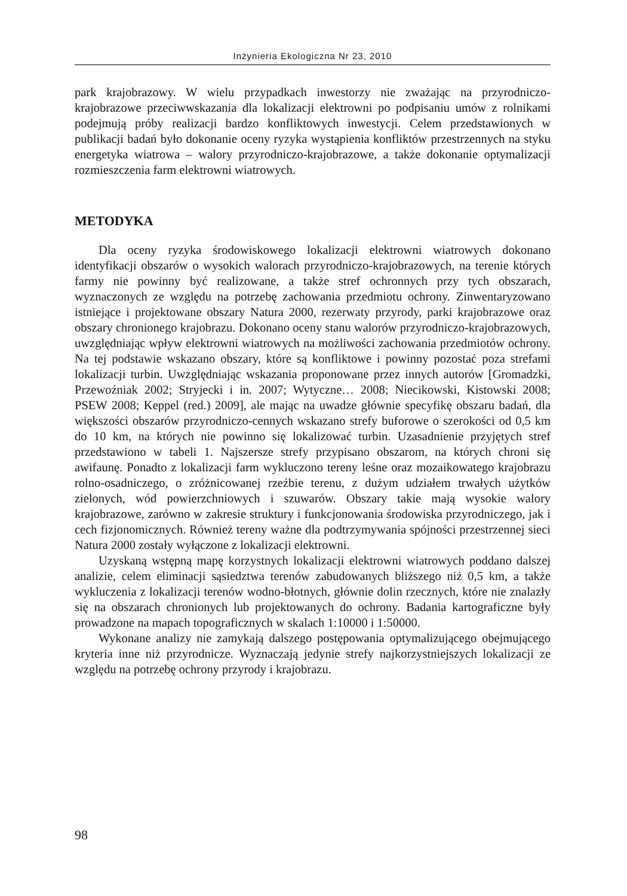Inżynieria Ekologiczna Nr 23, 2010
park krajobrazowy. W wielu przypadkach inwestorzy nie zważając na przyrodniczo-krajobrazowe przeciwwskazania dla lokalizacji elektrowni po podpisaniu umów z rolnikami podejmują próby realizacji bardzo konfliktowych inwestycji. Celem przedstawionych w publikacji badań było dokonanie oceny ryzyka wystąpienia konfliktów przestrzennych na styku energetyka wiatrowa – walory przyrodniczo-krajobrazowe, a także dokonanie optymalizacji rozmieszczenia farm elektrowni wiatrowych.
METODYKA
Dla oceny ryzyka środowiskowego lokalizacji elektrowni wiatrowych dokonano identyfikacji obszarów o wysokich walorach przyrodniczo-krajobrazowych, na terenie których farmy nie powinny być realizowane, a także stref ochronnych przy tych obszarach, wyznaczonych ze względu na potrzebę zachowania przedmiotu ochrony. Zinwentaryzowano istniejące i projektowane obszary Natura 2000, rezerwaty przyrody, parki krajobrazowe oraz obszary chronionego krajobrazu. Dokonano oceny stanu walorów przyrodniczo-krajobrazowych, uwzględniając wpływ elektrowni wiatrowych na możliwości zachowania przedmiotów ochrony. Na tej podstawie wskazano obszary, które są konfliktowe i powinny pozostać poza strefami lokalizacji turbin. Uwzględniając wskazania proponowane przez innych autorów [Gromadzki, Przewoźniak 2002; Stryjecki i in. 2007; Wytyczne… 2008; Niecikowski, Kistowski 2008; PSEW 2008; Keppel (red.) 2009], ale mając na uwadze głównie specyfikę obszaru badań, dla większości obszarów przyrodniczo-cennych wskazano strefy buforowe o szerokości od 0,5 km do 10 km, na których nie powinno się lokalizować turbin. Uzasadnienie przyjętych stref przedstawiono w tabeli 1. Najszersze strefy przypisano obszarom, na których chroni się awifaunę. Ponadto z lokalizacji farm wykluczono tereny leśne oraz mozaikowatego krajobrazu rolno-osadniczego, o zróżnicowanej rzeźbie terenu, z dużym udziałem trwałych użytków zielonych, wód powierzchniowych i szuwarów. Obszary takie mają wysokie walory krajobrazowe, zarówno w zakresie struktury i funkcjonowania środowiska przyrodniczego, jak i cech fizjonomicznych. Również tereny ważne dla podtrzymywania spójności przestrzennej sieci Natura 2000 zostały wyłączone z lokalizacji elektrowni.
Uzyskaną wstępną mapę korzystnych lokalizacji elektrowni wiatrowych poddano dalszej analizie, celem eliminacji sąsiedztwa terenów zabudowanych bliższego niż 0,5 km, a także wykluczenia z lokalizacji terenów wodno-błotnych, głównie dolin rzecznych, które nie znalazły się na obszarach chronionych lub projektowanych do ochrony. Badania kartograficzne były prowadzone na mapach topograficznych w skalach 1:10000 i 1:50000.
Wykonane analizy nie zamykają dalszego postępowania optymalizującego obejmującego kryteria inne niż przyrodnicze. Wyznaczają jedynie strefy najkorzystniejszych lokalizacji ze względu na potrzebę ochrony przyrody i krajobrazu.
98